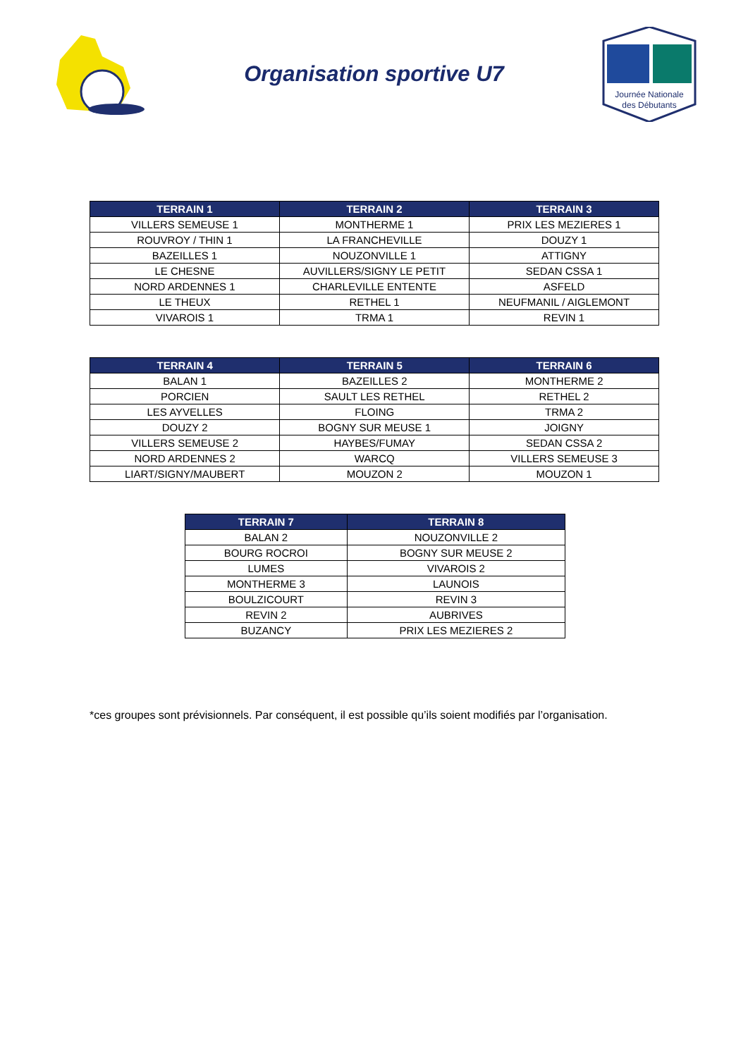Organisation sportive U7
Journée Nationale
des Débutants
| TERRAIN 1 | TERRAIN 2 | TERRAIN 3 |
| --- | --- | --- |
| VILLERS SEMEUSE 1 | MONTHERME 1 | PRIX LES MEZIERES 1 |
| ROUVROY / THIN 1 | LA FRANCHEVILLE | DOUZY 1 |
| BAZEILLES 1 | NOUZONVILLE 1 | ATTIGNY |
| LE CHESNE | AUVILLERS/SIGNY LE PETIT | SEDAN CSSA 1 |
| NORD ARDENNES 1 | CHARLEVILLE ENTENTE | ASFELD |
| LE THEUX | RETHEL 1 | NEUFMANIL / AIGLEMONT |
| VIVAROIS 1 | TRMA 1 | REVIN 1 |
| TERRAIN 4 | TERRAIN 5 | TERRAIN 6 |
| --- | --- | --- |
| BALAN 1 | BAZEILLES 2 | MONTHERME 2 |
| PORCIEN | SAULT LES RETHEL | RETHEL 2 |
| LES AYVELLES | FLOING | TRMA 2 |
| DOUZY 2 | BOGNY SUR MEUSE 1 | JOIGNY |
| VILLERS SEMEUSE 2 | HAYBES/FUMAY | SEDAN CSSA 2 |
| NORD ARDENNES 2 | WARCQ | VILLERS SEMEUSE 3 |
| LIART/SIGNY/MAUBERT | MOUZON 2 | MOUZON 1 |
| TERRAIN 7 | TERRAIN 8 |
| --- | --- |
| BALAN 2 | NOUZONVILLE 2 |
| BOURG ROCROI | BOGNY SUR MEUSE 2 |
| LUMES | VIVAROIS 2 |
| MONTHERME 3 | LAUNOIS |
| BOULZICOURT | REVIN 3 |
| REVIN 2 | AUBRIVES |
| BUZANCY | PRIX LES MEZIERES 2 |
*ces groupes sont prévisionnels. Par conséquent, il est possible qu’ils soient modifiés par l’organisation.